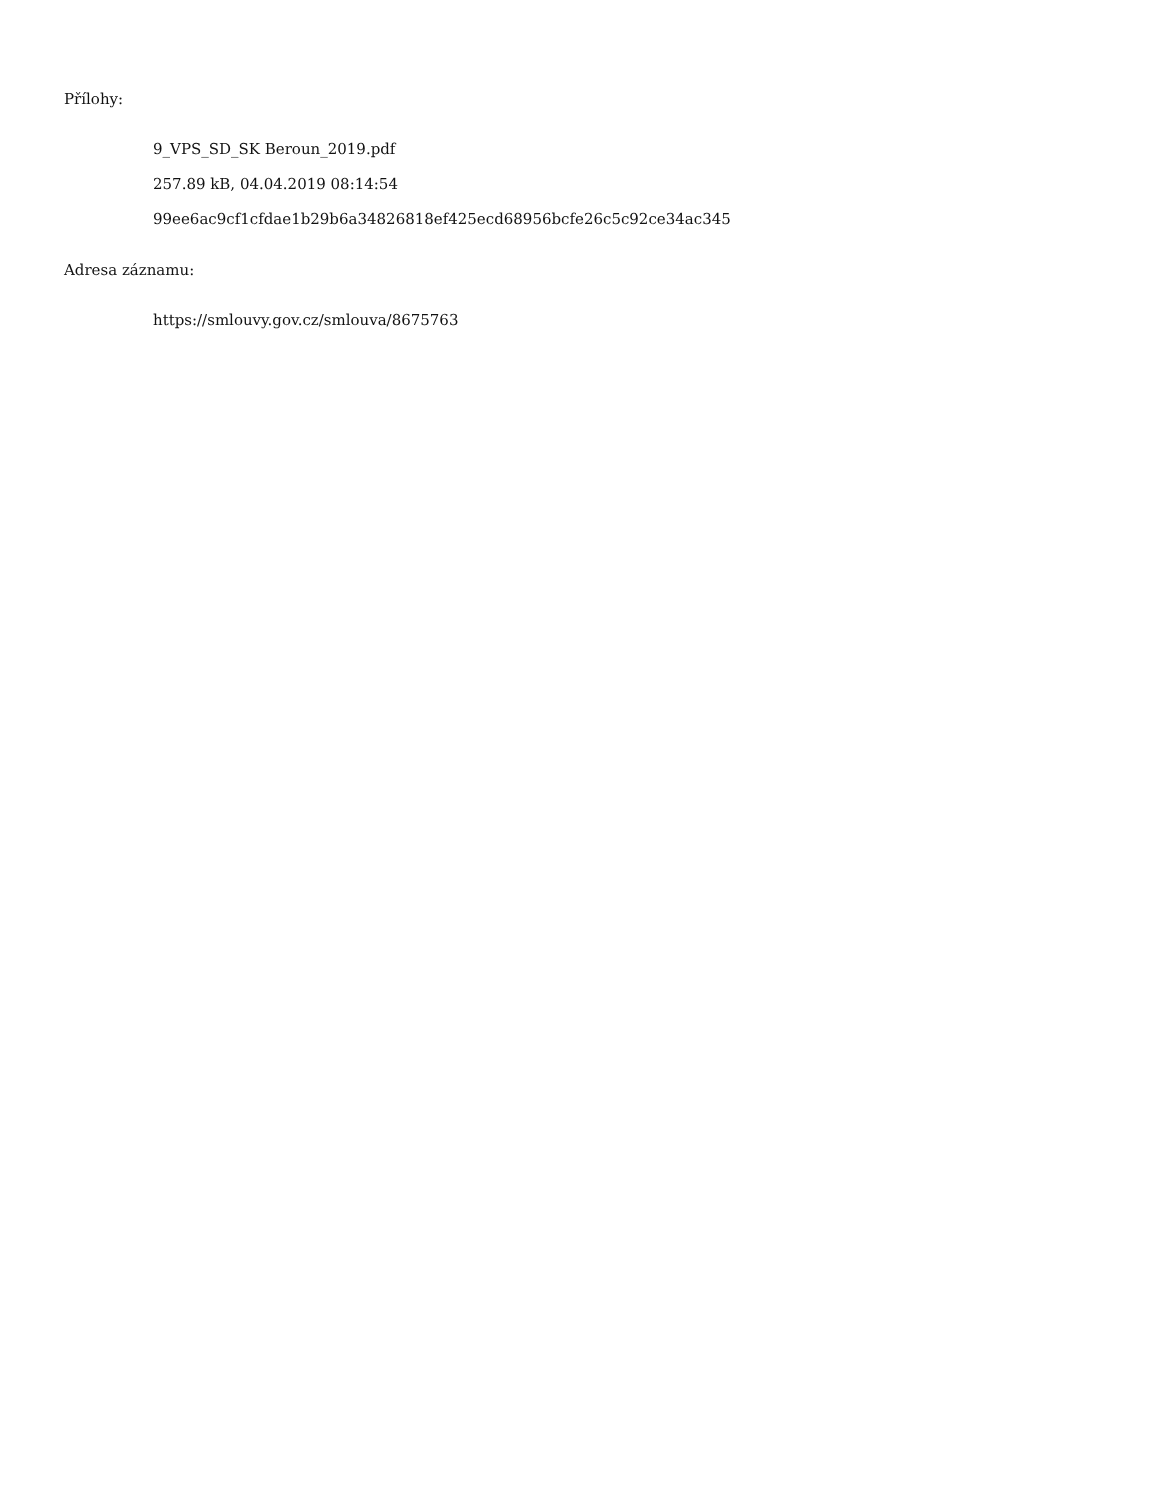Přílohy:
9_VPS_SD_SK Beroun_2019.pdf
257.89 kB, 04.04.2019 08:14:54
99ee6ac9cf1cfdae1b29b6a34826818ef425ecd68956bcfe26c5c92ce34ac345
Adresa záznamu:
https://smlouvy.gov.cz/smlouva/8675763